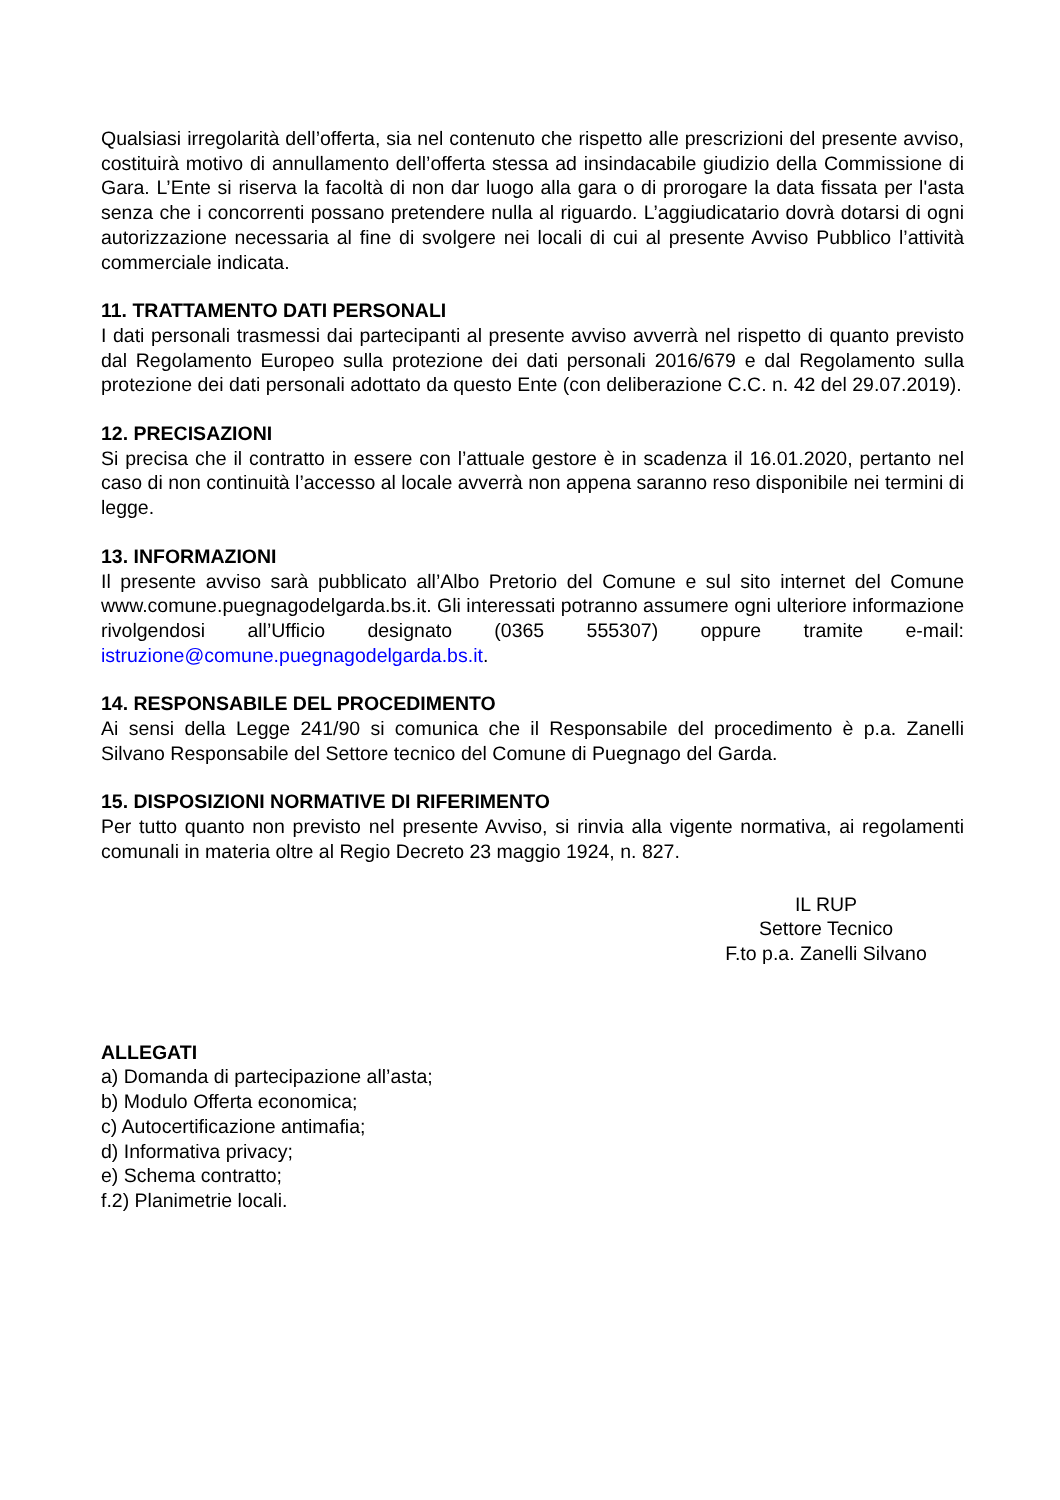Qualsiasi irregolarità dell’offerta, sia nel contenuto che rispetto alle prescrizioni del presente avviso, costituirà motivo di annullamento dell’offerta stessa ad insindacabile giudizio della Commissione di Gara. L’Ente si riserva la facoltà di non dar luogo alla gara o di prorogare la data fissata per l'asta senza che i concorrenti possano pretendere nulla al riguardo. L’aggiudicatario dovrà dotarsi di ogni autorizzazione necessaria al fine di svolgere nei locali di cui al presente Avviso Pubblico l’attività commerciale indicata.
11. TRATTAMENTO DATI PERSONALI
I dati personali trasmessi dai partecipanti al presente avviso avverrà nel rispetto di quanto previsto dal Regolamento Europeo sulla protezione dei dati personali 2016/679 e dal Regolamento sulla protezione dei dati personali adottato da questo Ente (con deliberazione C.C. n. 42 del 29.07.2019).
12. PRECISAZIONI
Si precisa che il contratto in essere con l’attuale gestore è in scadenza il 16.01.2020, pertanto nel caso di non continuità l’accesso al locale avverrà non appena saranno reso disponibile nei termini di legge.
13. INFORMAZIONI
Il presente avviso sarà pubblicato all’Albo Pretorio del Comune e sul sito internet del Comune www.comune.puegnagodelgarda.bs.it. Gli interessati potranno assumere ogni ulteriore informazione rivolgendosi all’Ufficio designato (0365 555307) oppure tramite e-mail: istruzione@comune.puegnagodelgarda.bs.it.
14. RESPONSABILE DEL PROCEDIMENTO
Ai sensi della Legge 241/90 si comunica che il Responsabile del procedimento è p.a. Zanelli Silvano Responsabile del Settore tecnico del Comune di Puegnago del Garda.
15. DISPOSIZIONI NORMATIVE DI RIFERIMENTO
Per tutto quanto non previsto nel presente Avviso, si rinvia alla vigente normativa, ai regolamenti comunali in materia oltre al Regio Decreto 23 maggio 1924, n. 827.
IL RUP
Settore Tecnico
F.to p.a. Zanelli Silvano
ALLEGATI
a) Domanda di partecipazione all’asta;
b) Modulo Offerta economica;
c) Autocertificazione antimafia;
d) Informativa privacy;
e) Schema contratto;
f.2) Planimetrie locali.